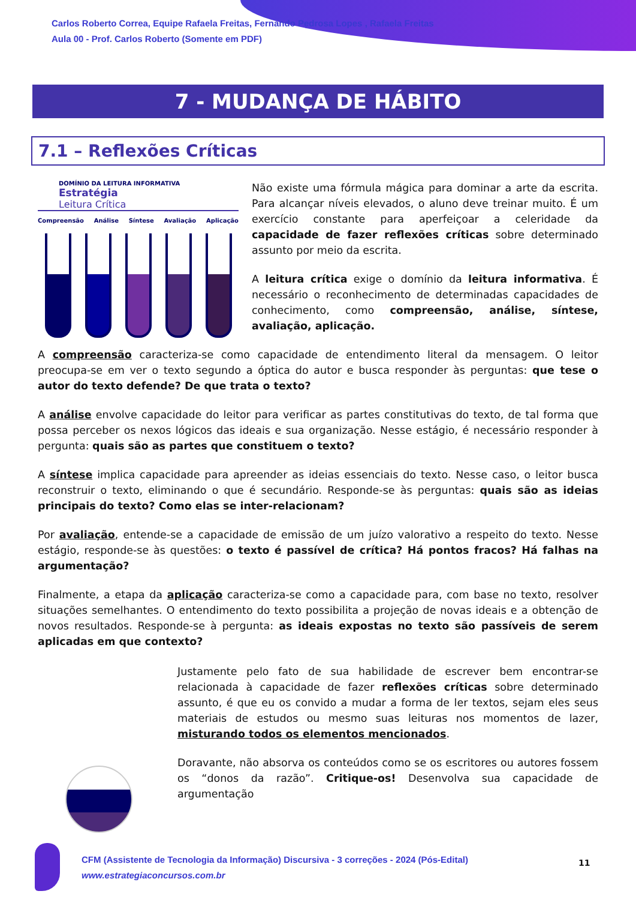Carlos Roberto Correa, Equipe Rafaela Freitas, Fernando Pedrosa Lopes , Rafaela Freitas
Aula 00 - Prof. Carlos Roberto (Somente em PDF)
7 - MUDANÇA DE HÁBITO
7.1 – Reflexões Críticas
DOMÍNIO DA LEITURA INFORMATIVA Estratégia
Leitura Crítica
Compreensão Análise Síntese Avaliação Aplicação
Não existe uma fórmula mágica para dominar a arte da escrita. Para alcançar níveis elevados, o aluno deve treinar muito. É um exercício constante para aperfeiçoar a celeridade da capacidade de fazer reflexões críticas sobre determinado assunto por meio da escrita.
A leitura crítica exige o domínio da leitura informativa. É necessário o reconhecimento de determinadas capacidades de conhecimento, como compreensão, análise, síntese, avaliação, aplicação.
A compreensão caracteriza-se como capacidade de entendimento literal da mensagem. O leitor preocupa-se em ver o texto segundo a óptica do autor e busca responder às perguntas: que tese o autor do texto defende? De que trata o texto?
A análise envolve capacidade do leitor para verificar as partes constitutivas do texto, de tal forma que possa perceber os nexos lógicos das ideais e sua organização. Nesse estágio, é necessário responder à pergunta: quais são as partes que constituem o texto?
A síntese implica capacidade para apreender as ideias essenciais do texto. Nesse caso, o leitor busca reconstruir o texto, eliminando o que é secundário. Responde-se às perguntas: quais são as ideias principais do texto? Como elas se inter-relacionam?
Por avaliação, entende-se a capacidade de emissão de um juízo valorativo a respeito do texto. Nesse estágio, responde-se às questões: o texto é passível de crítica? Há pontos fracos? Há falhas na argumentação?
Finalmente, a etapa da aplicação caracteriza-se como a capacidade para, com base no texto, resolver situações semelhantes. O entendimento do texto possibilita a projeção de novas ideais e a obtenção de novos resultados. Responde-se à pergunta: as ideais expostas no texto são passíveis de serem aplicadas em que contexto?
Justamente pelo fato de sua habilidade de escrever bem encontrar-se relacionada à capacidade de fazer reflexões críticas sobre determinado assunto, é que eu os convido a mudar a forma de ler textos, sejam eles seus materiais de estudos ou mesmo suas leituras nos momentos de lazer, misturando todos os elementos mencionados.
Doravante, não absorva os conteúdos como se os escritores ou autores fossem os “donos da razão”. Critique-os! Desenvolva sua capacidade de argumentação
CFM (Assistente de Tecnologia da Informação) Discursiva - 3 correções - 2024 (Pós-Edital)
www.estrategiaconcursos.com.br
11